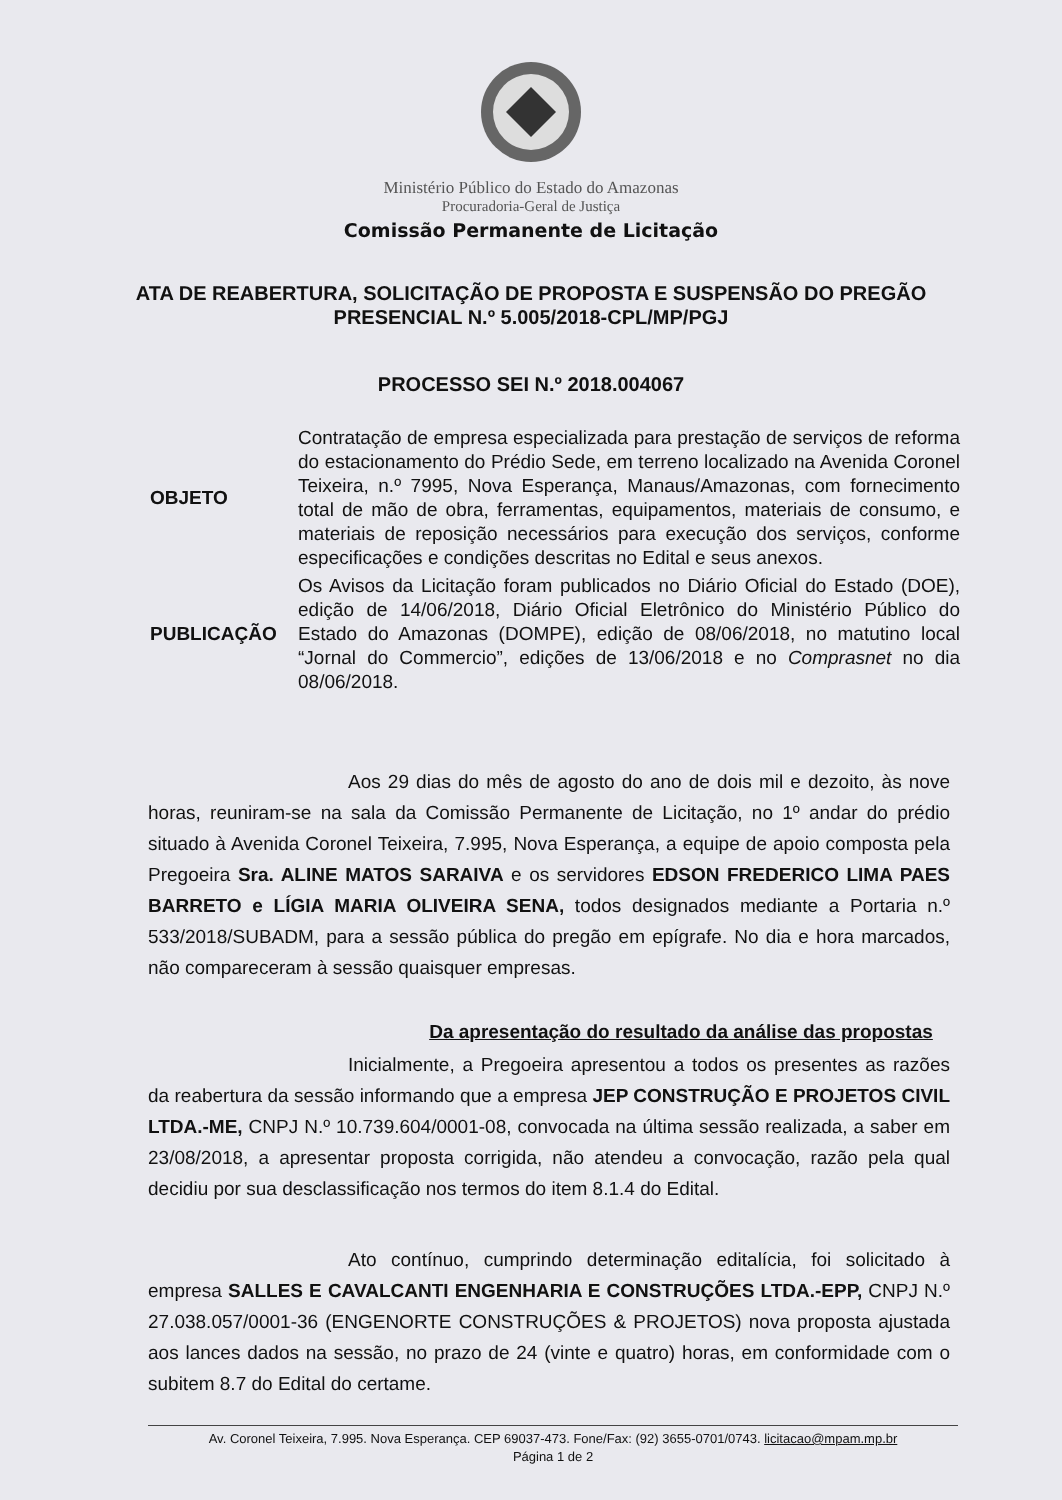Ministério Público do Estado do Amazonas
Procuradoria-Geral de Justiça
Comissão Permanente de Licitação
ATA DE REABERTURA, SOLICITAÇÃO DE PROPOSTA E SUSPENSÃO DO PREGÃO PRESENCIAL N.º 5.005/2018-CPL/MP/PGJ
PROCESSO SEI N.º 2018.004067
| OBJETO | Contratação de empresa especializada para prestação de serviços de reforma do estacionamento do Prédio Sede, em terreno localizado na Avenida Coronel Teixeira, n.º 7995, Nova Esperança, Manaus/Amazonas, com fornecimento total de mão de obra, ferramentas, equipamentos, materiais de consumo, e materiais de reposição necessários para execução dos serviços, conforme especificações e condições descritas no Edital e seus anexos. |
| PUBLICAÇÃO | Os Avisos da Licitação foram publicados no Diário Oficial do Estado (DOE), edição de 14/06/2018, Diário Oficial Eletrônico do Ministério Público do Estado do Amazonas (DOMPE), edição de 08/06/2018, no matutino local “Jornal do Commercio”, edições de 13/06/2018 e no Comprasnet no dia 08/06/2018. |
Aos 29 dias do mês de agosto do ano de dois mil e dezoito, às nove horas, reuniram-se na sala da Comissão Permanente de Licitação, no 1º andar do prédio situado à Avenida Coronel Teixeira, 7.995, Nova Esperança, a equipe de apoio composta pela Pregoeira Sra. ALINE MATOS SARAIVA e os servidores EDSON FREDERICO LIMA PAES BARRETO e LÍGIA MARIA OLIVEIRA SENA, todos designados mediante a Portaria n.º 533/2018/SUBADM, para a sessão pública do pregão em epígrafe. No dia e hora marcados, não compareceram à sessão quaisquer empresas.
Da apresentação do resultado da análise das propostas
Inicialmente, a Pregoeira apresentou a todos os presentes as razões da reabertura da sessão informando que a empresa JEP CONSTRUÇÃO E PROJETOS CIVIL LTDA.-ME, CNPJ N.º 10.739.604/0001-08, convocada na última sessão realizada, a saber em 23/08/2018, a apresentar proposta corrigida, não atendeu a convocação, razão pela qual decidiu por sua desclassificação nos termos do item 8.1.4 do Edital.
Ato contínuo, cumprindo determinação editalícia, foi solicitado à empresa SALLES E CAVALCANTI ENGENHARIA E CONSTRUÇÕES LTDA.-EPP, CNPJ N.º 27.038.057/0001-36 (ENGENORTE CONSTRUÇÕES & PROJETOS) nova proposta ajustada aos lances dados na sessão, no prazo de 24 (vinte e quatro) horas, em conformidade com o subitem 8.7 do Edital do certame.
Av. Coronel Teixeira, 7.995. Nova Esperança. CEP 69037-473. Fone/Fax: (92) 3655-0701/0743. licitacao@mpam.mp.br
Página 1 de 2